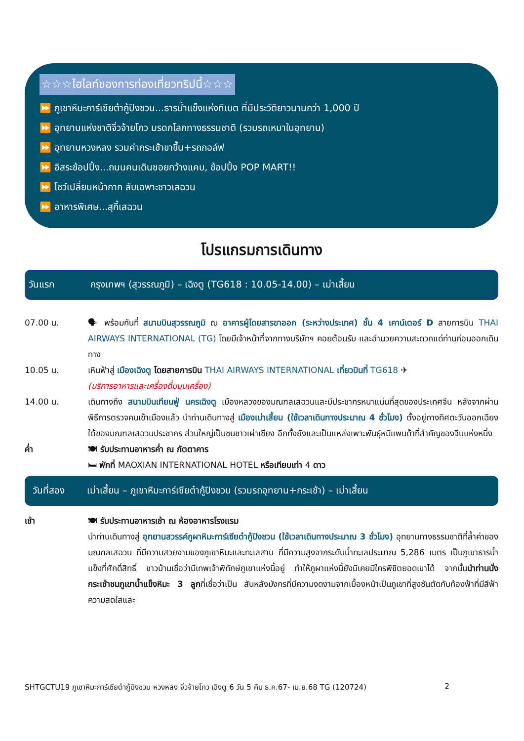☆☆☆ไฮไลท์ของการท่องเที่ยวทริปนี้☆☆☆
⏩ ภูเขาหิมะการ์เซียต๋ากู้ปิงชวน...ธารน้ำแข็งแห่งทิเบต ที่มีประวัติยาวนานกว่า 1,000 ปี
⏩ อุทยานแห่งชาติจิ่วจ้ายโกว มรดกโลกทางธรรมชาติ (รวมรถเหมาในอุทยาน)
⏩ อุทยานหวงหลง รวมค่ากระเช้าขาขึ้น+รถกอล์ฟ
⏩ อิสระช้อปปิ้ง...ถนนคนเดินซอยกว้างแคบ, ช้อปปิ้ง POP MART!!
⏩ โชว์เปลี่ยนหน้ากาก ลับเฉพาะชาวเสฉวน
⏩ อาหารพิเศษ...สุกี้เสฉวน
โปรแกรมการเดินทาง
วันแรก กรุงเทพฯ (สุวรรณภูมิ) – เฉิงตู (TG618 : 10.05-14.00) – เม่าเสี้ยน
07.00 น. 🗣 พร้อมกันที่ สนามบินสุวรรณภูมิ ณ อาคารผู้โดยสารขาออก (ระหว่างประเทศ) ชั้น 4 เคาน์เตอร์ D สายการบิน THAI AIRWAYS INTERNATIONAL (TG) โดยมีเจ้าหน้าที่จากทางบริษัทฯ คอยต้อนรับ และอำนวยความสะดวกแด่ท่านก่อนออกเดินทาง
10.05 น. เหินฟ้าสู่ เมืองเฉิงตู โดยสายการบิน THAI AIRWAYS INTERNATIONAL เที่ยวบินที่ TG618 ✈
(บริการอาหารและเครื่องดื่มบนเครื่อง)
14.00 น. เดินทางถึง สนามบินเทียนฟู่ นครเฉิงตู เมืองหลวงของมณฑลเสฉวนและมีประชากรหนาแน่นที่สุดของประเทศจีน หลังจากผ่านพิธีการตรวจคนเข้าเมืองแล้ว นำท่านเดินทางสู่ เมืองเม่าเสี้ยน (ใช้เวลาเดินทางประมาณ 4 ชั่วโมง) ตั้งอยู่ทางทิศตะวันออกเฉียงใต้ของมณฑลเสฉวนประชากร ส่วนใหญ่เป็นชนชาวเผ่าเชียง อีกทั้งยังและเป็นแหล่งเพาะพันธุ์หมีแพนด้าที่สำคัญของจีนแห่งหนึ่ง
ค่ำ 🍽 รับประทานอาหารค่ำ ณ ภัตตาคาร
🛏 พักที่ MAOXIAN INTERNATIONAL HOTEL หรือเทียบเท่า 4 ดาว
วันที่สอง เม่าเสี้ยน – ภูเขาหิมะการ์เซียต๋ากู้ปิงชวน (รวมรถอุทยาน+กระเช้า) – เม่าเสี้ยน
เช้า 🍽 รับประทานอาหารเช้า ณ ห้องอาหารโรงแรม
นำท่านเดินทางสู่ อุทยานสวรรค์ภูผาหิมะการ์เซียต๋ากู้ปิงชวน (ใช้เวลาเดินทางประมาณ 3 ชั่วโมง) อุทยานทางธรรมชาติที่ล้ำค่าของมณฑลเสฉวน ที่มีความสวยงามของภูเขาหิมะและทะเลสาบ ที่มีความสูงจากระดับน้ำทะเลประมาณ 5,286 เมตร เป็นภูเขาธารน้ำแข็งที่ศักดิ์สิทธิ์ ชาวบ้านเชื่อว่ามีเทพเจ้าพิทักษ์ภูเขาแห่งนี้อยู่ ทำให้ภูผาแห่งนี้ยังมิเคยมีใครพิชิตยอดเขาได้ จากนั้นนำท่านนั่งกระเช้าชมภูเขาน้ำแข็งหิมะ 3 ลูกที่เชื่อว่าเป็น สันหลังมังกรที่มีความงดงามจากเบื้องหน้าเป็นภูเขาที่สูงชันตัดกับท้องฟ้าที่มีสีฟ้าความสดใสและ
SHTGCTU19 ภูเขาหิมะการ์เซียต๋ากู้ปิงชวน หวงหลง จิ่วจ้ายโกว เฉิงตู 6 วัน 5 คืน ธ.ค.67- เม.ย.68 TG (120724) 2